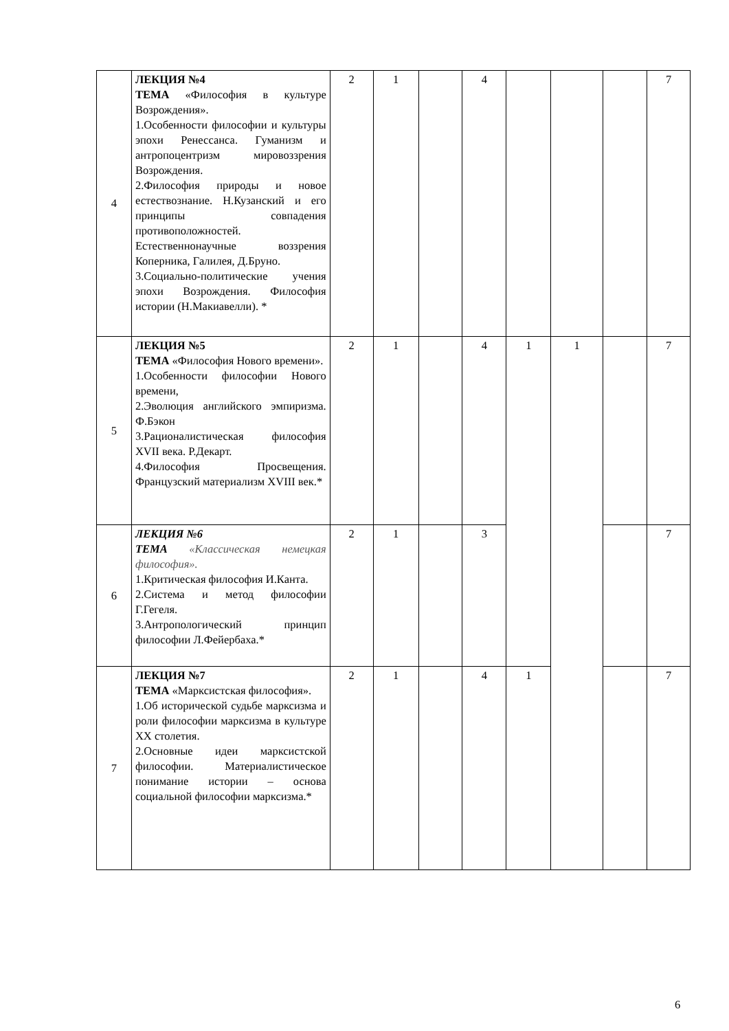| 4 | ЛЕКЦИЯ №4 ТЕМА «Философия в культуре Возрождения». 1.Особенности философии и культуры эпохи Ренессанса. Гуманизм и антропоцентризм мировоззрения Возрождения. 2.Философия природы и новое естествознание. Н.Кузанский и его принципы совпадения противоположностей. Естественнонаучные воззрения Коперника, Галилея, Д.Бруно. 3.Социально-политические учения эпохи Возрождения. Философия истории (Н.Макиавелли). * | 2 | 1 | | 4 | | | | 7 |
| 5 | ЛЕКЦИЯ №5 ТЕМА «Философия Нового времени». 1.Особенности философии Нового времени, 2.Эволюция английского эмпиризма. Ф.Бэкон 3.Рационалистическая философия XVII века. Р.Декарт. 4.Философия Просвещения. Французский материализм XVIII век.* | 2 | 1 | | 4 | 1 | 1 | | 7 |
| 6 | ЛЕКЦИЯ №6 ТЕМА «Классическая немецкая философия». 1.Критическая философия И.Канта. 2.Система и метод философии Г.Гегеля. 3.Антропологический принцип философии Л.Фейербаха.* | 2 | 1 | | 3 | | | | 7 |
| 7 | ЛЕКЦИЯ №7 ТЕМА «Марксистская философия». 1.Об исторической судьбе марксизма и роли философии марксизма в культуре XX столетия. 2.Основные идеи марксистской философии. Материалистическое понимание истории – основа социальной философии марксизма.* | 2 | 1 | | 4 | 1 | | | 7 |
6